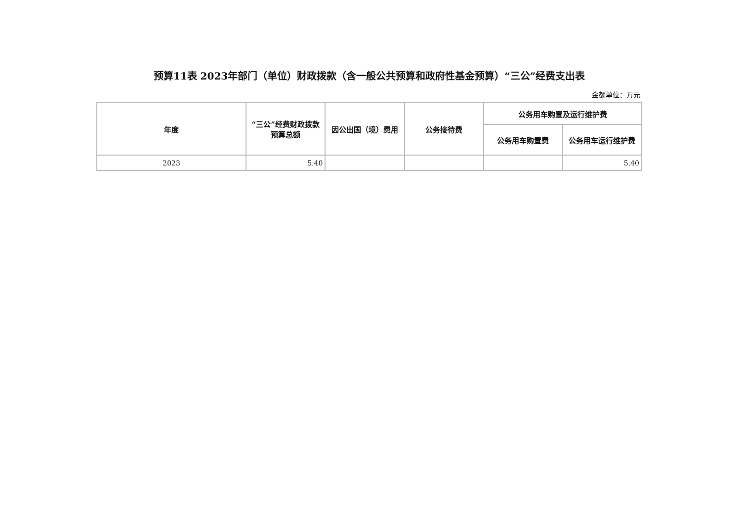预算11表 2023年部门（单位）财政拨款（含一般公共预算和政府性基金预算）“三公”经费支出表
金额单位：万元
| 年度 | “三公”经费财政拨款预算总额 | 因公出国（境）费用 | 公务接待费 | 公务用车购置及运行维护费 | |
| --- | --- | --- | --- | --- | --- |
| | | | | 公务用车购置费 | 公务用车运行维护费 |
| 2023 | 5.40 | | | | 5.40 |